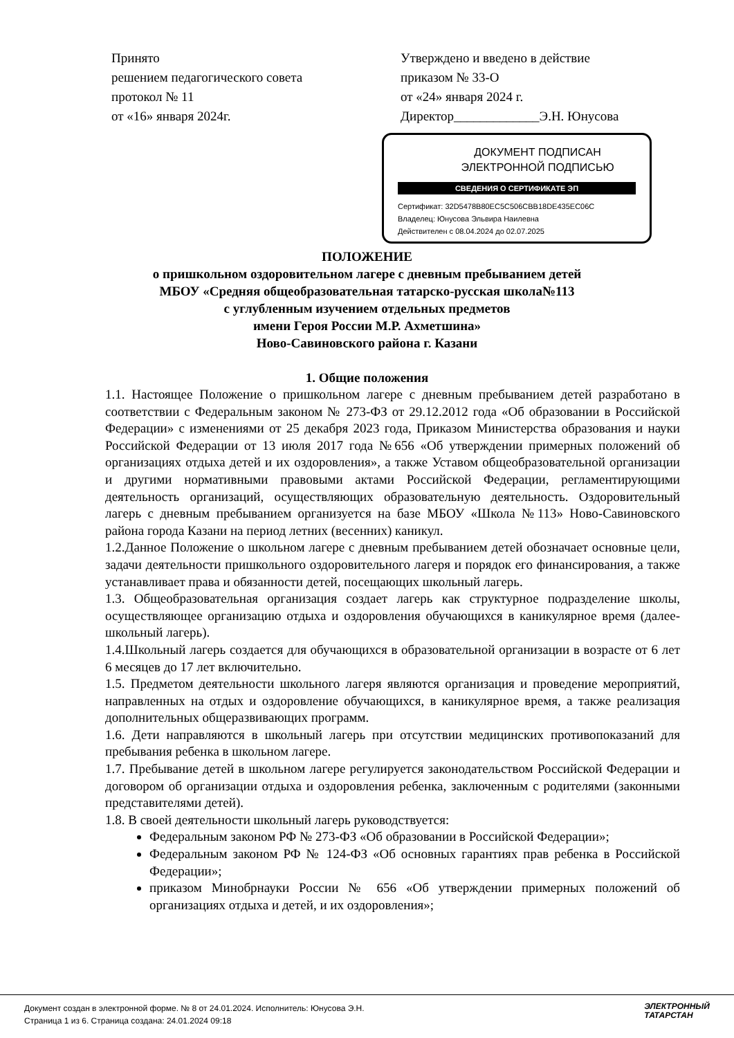Принято
решением педагогического совета
протокол № 11
от «16» января 2024г.
Утверждено и введено в действие
приказом № 33-О
от «24» января 2024 г.
Директор_____________Э.Н. Юнусова
ДОКУМЕНТ ПОДПИСАН
ЭЛЕКТРОННОЙ ПОДПИСЬЮ
СВЕДЕНИЯ О СЕРТИФИКАТЕ ЭП
Сертификат: 32D5478B80EC5C506CBB18DE435EC06C
Владелец: Юнусова Эльвира Наилевна
Действителен с 08.04.2024 до 02.07.2025
ПОЛОЖЕНИЕ
о пришкольном оздоровительном лагере с дневным пребыванием детей
МБОУ «Средняя общеобразовательная татарско-русская школа№113
с углубленным изучением отдельных предметов
имени Героя России М.Р. Ахметшина»
Ново-Савиновского района г. Казани
1. Общие положения
1.1. Настоящее Положение о пришкольном лагере с дневным пребыванием детей разработано в соответствии с Федеральным законом № 273-ФЗ от 29.12.2012 года «Об образовании в Российской Федерации» с изменениями от 25 декабря 2023 года, Приказом Министерства образования и науки Российской Федерации от 13 июля 2017 года №656 «Об утверждении примерных положений об организациях отдыха детей и их оздоровления», а также Уставом общеобразовательной организации и другими нормативными правовыми актами Российской Федерации, регламентирующими деятельность организаций, осуществляющих образовательную деятельность. Оздоровительный лагерь с дневным пребыванием организуется на базе МБОУ «Школа №113» Ново-Савиновского района города Казани на период летних (весенних) каникул.
1.2.Данное Положение о школьном лагере с дневным пребыванием детей обозначает основные цели, задачи деятельности пришкольного оздоровительного лагеря и порядок его финансирования, а также устанавливает права и обязанности детей, посещающих школьный лагерь.
1.3. Общеобразовательная организация создает лагерь как структурное подразделение школы, осуществляющее организацию отдыха и оздоровления обучающихся в каникулярное время (далее- школьный лагерь).
1.4.Школьный лагерь создается для обучающихся в образовательной организации в возрасте от 6 лет 6 месяцев до 17 лет включительно.
1.5. Предметом деятельности школьного лагеря являются организация и проведение мероприятий, направленных на отдых и оздоровление обучающихся, в каникулярное время, а также реализация дополнительных общеразвивающих программ.
1.6. Дети направляются в школьный лагерь при отсутствии медицинских противопоказаний для пребывания ребенка в школьном лагере.
1.7. Пребывание детей в школьном лагере регулируется законодательством Российской Федерации и договором об организации отдыха и оздоровления ребенка, заключенным с родителями (законными представителями детей).
1.8. В своей деятельности школьный лагерь руководствуется:
Федеральным законом РФ № 273-ФЗ «Об образовании в Российской Федерации»;
Федеральным законом РФ № 124-ФЗ «Об основных гарантиях прав ребенка в Российской Федерации»;
приказом Минобрнауки России № 656 «Об утверждении примерных положений об организациях отдыха и детей, и их оздоровления»;
Документ создан в электронной форме. № 8 от 24.01.2024. Исполнитель: Юнусова Э.Н.
Страница 1 из 6. Страница создана: 24.01.2024 09:18
ЭЛЕКТРОННЫЙ
ТАТАРСТАН